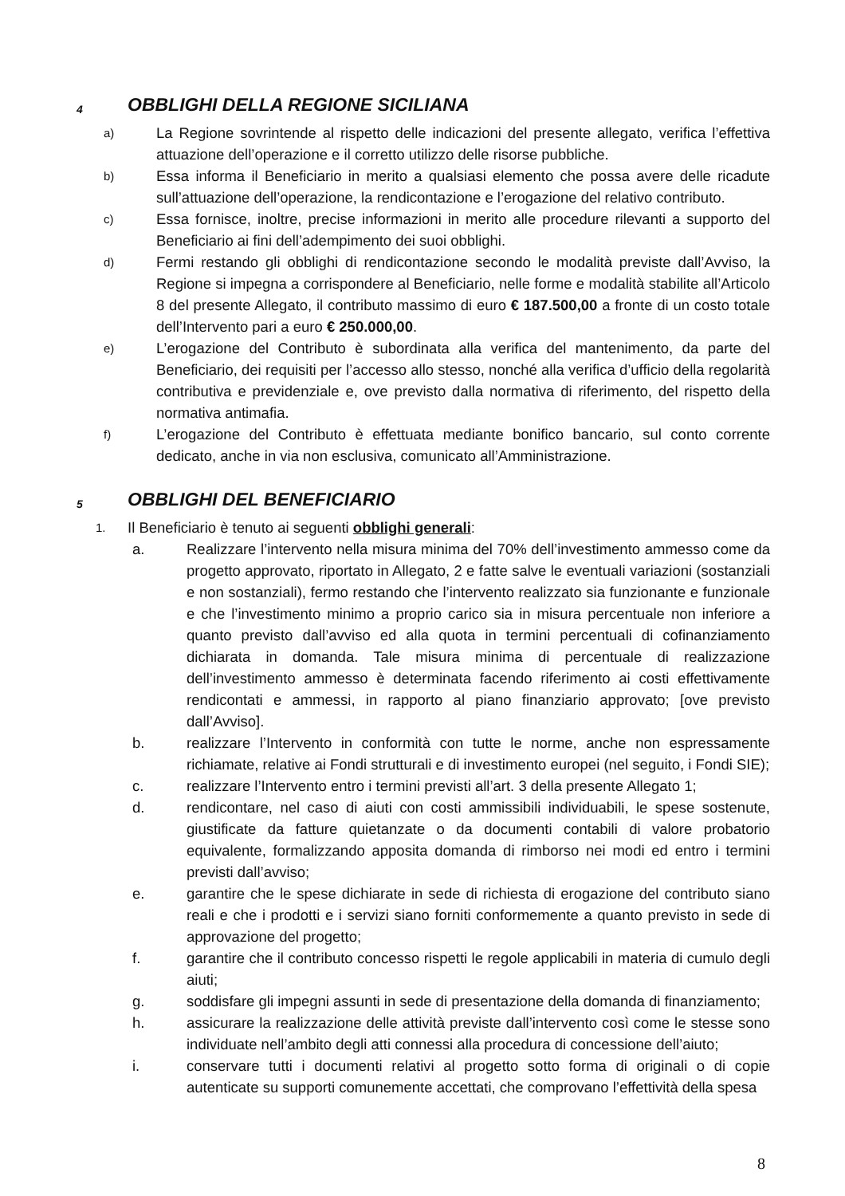4 OBBLIGHI DELLA REGIONE SICILIANA
a) La Regione sovrintende al rispetto delle indicazioni del presente allegato, verifica l’effettiva attuazione dell’operazione e il corretto utilizzo delle risorse pubbliche.
b) Essa informa il Beneficiario in merito a qualsiasi elemento che possa avere delle ricadute sull’attuazione dell’operazione, la rendicontazione e l’erogazione del relativo contributo.
c) Essa fornisce, inoltre, precise informazioni in merito alle procedure rilevanti a supporto del Beneficiario ai fini dell’adempimento dei suoi obblighi.
d) Fermi restando gli obblighi di rendicontazione secondo le modalità previste dall’Avviso, la Regione si impegna a corrispondere al Beneficiario, nelle forme e modalità stabilite all’Articolo 8 del presente Allegato, il contributo massimo di euro € 187.500,00 a fronte di un costo totale dell’Intervento pari a euro € 250.000,00.
e) L’erogazione del Contributo è subordinata alla verifica del mantenimento, da parte del Beneficiario, dei requisiti per l’accesso allo stesso, nonché alla verifica d’ufficio della regolarità contributiva e previdenziale e, ove previsto dalla normativa di riferimento, del rispetto della normativa antimafia.
f) L’erogazione del Contributo è effettuata mediante bonifico bancario, sul conto corrente dedicato, anche in via non esclusiva, comunicato all’Amministrazione.
5 OBBLIGHI DEL BENEFICIARIO
1. Il Beneficiario è tenuto ai seguenti obblighi generali:
a. Realizzare l’intervento nella misura minima del 70% dell’investimento ammesso come da progetto approvato, riportato in Allegato, 2 e fatte salve le eventuali variazioni (sostanziali e non sostanziali), fermo restando che l’intervento realizzato sia funzionante e funzionale e che l’investimento minimo a proprio carico sia in misura percentuale non inferiore a quanto previsto dall’avviso ed alla quota in termini percentuali di cofinanziamento dichiarata in domanda. Tale misura minima di percentuale di realizzazione dell’investimento ammesso è determinata facendo riferimento ai costi effettivamente rendicontati e ammessi, in rapporto al piano finanziario approvato; [ove previsto dall’Avviso].
b. realizzare l’Intervento in conformità con tutte le norme, anche non espressamente richiamate, relative ai Fondi strutturali e di investimento europei (nel seguito, i Fondi SIE);
c. realizzare l’Intervento entro i termini previsti all’art. 3 della presente Allegato 1;
d. rendicontare, nel caso di aiuti con costi ammissibili individuabili, le spese sostenute, giustificate da fatture quietanzate o da documenti contabili di valore probatorio equivalente, formalizzando apposita domanda di rimborso nei modi ed entro i termini previsti dall’avviso;
e. garantire che le spese dichiarate in sede di richiesta di erogazione del contributo siano reali e che i prodotti e i servizi siano forniti conformemente a quanto previsto in sede di approvazione del progetto;
f. garantire che il contributo concesso rispetti le regole applicabili in materia di cumulo degli aiuti;
g. soddisfare gli impegni assunti in sede di presentazione della domanda di finanziamento;
h. assicurare la realizzazione delle attività previste dall’intervento così come le stesse sono individuate nell’ambito degli atti connessi alla procedura di concessione dell’aiuto;
i. conservare tutti i documenti relativi al progetto sotto forma di originali o di copie autenticate su supporti comunemente accettati, che comprovano l’effettività della spesa
8